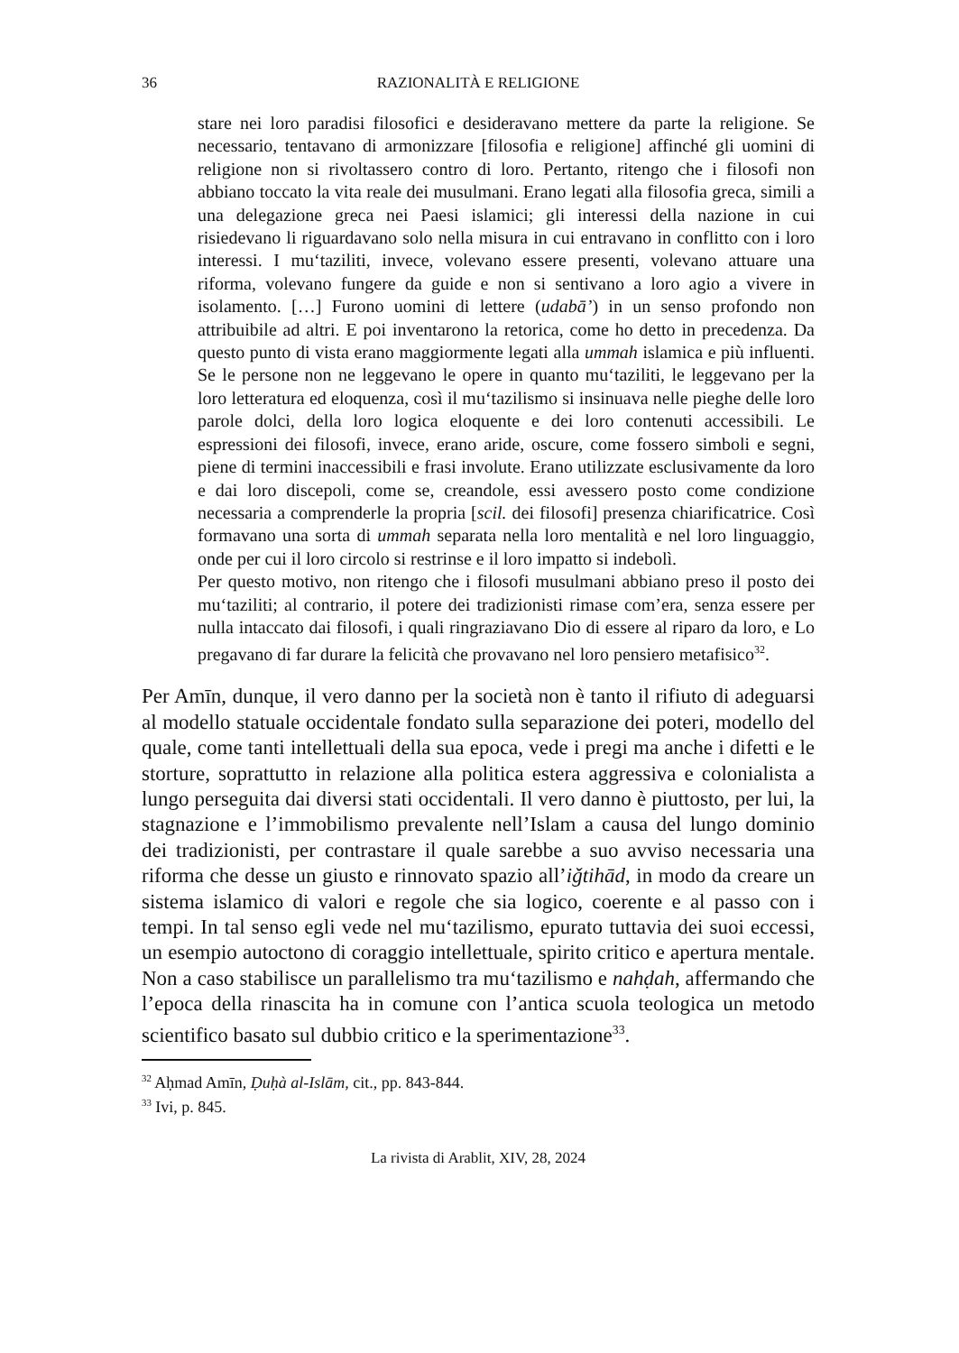36 RAZIONALITÀ E RELIGIONE
stare nei loro paradisi filosofici e desideravano mettere da parte la religione. Se necessario, tentavano di armonizzare [filosofia e religione] affinché gli uomini di religione non si rivoltassero contro di loro. Pertanto, ritengo che i filosofi non abbiano toccato la vita reale dei musulmani. Erano legati alla filosofia greca, simili a una delegazione greca nei Paesi islamici; gli interessi della nazione in cui risiedevano li riguardavano solo nella misura in cui entravano in conflitto con i loro interessi. I mu‘taziliti, invece, volevano essere presenti, volevano attuare una riforma, volevano fungere da guide e non si sentivano a loro agio a vivere in isolamento. […] Furono uomini di lettere (udabā’) in un senso profondo non attribuibile ad altri. E poi inventarono la retorica, come ho detto in precedenza. Da questo punto di vista erano maggiormente legati alla ummah islamica e più influenti. Se le persone non ne leggevano le opere in quanto mu‘taziliti, le leggevano per la loro letteratura ed eloquenza, così il mu‘tazilismo si insinuava nelle pieghe delle loro parole dolci, della loro logica eloquente e dei loro contenuti accessibili. Le espressioni dei filosofi, invece, erano aride, oscure, come fossero simboli e segni, piene di termini inaccessibili e frasi involute. Erano utilizzate esclusivamente da loro e dai loro discepoli, come se, creandole, essi avessero posto come condizione necessaria a comprenderle la propria [scil. dei filosofi] presenza chiarificatrice. Così formavano una sorta di ummah separata nella loro mentalità e nel loro linguaggio, onde per cui il loro circolo si restrinse e il loro impatto si indebolì.
Per questo motivo, non ritengo che i filosofi musulmani abbiano preso il posto dei mu‘taziliti; al contrario, il potere dei tradizionisti rimase com’era, senza essere per nulla intaccato dai filosofi, i quali ringraziavano Dio di essere al riparo da loro, e Lo pregavano di far durare la felicità che provavano nel loro pensiero metafisico<sup>32</sup>.
Per Amīn, dunque, il vero danno per la società non è tanto il rifiuto di adeguarsi al modello statuale occidentale fondato sulla separazione dei poteri, modello del quale, come tanti intellettuali della sua epoca, vede i pregi ma anche i difetti e le storture, soprattutto in relazione alla politica estera aggressiva e colonialista a lungo perseguita dai diversi stati occidentali. Il vero danno è piuttosto, per lui, la stagnazione e l’immobilismo prevalente nell’Islam a causa del lungo dominio dei tradizionisti, per contrastare il quale sarebbe a suo avviso necessaria una riforma che desse un giusto e rinnovato spazio all’iǧtihād, in modo da creare un sistema islamico di valori e regole che sia logico, coerente e al passo con i tempi. In tal senso egli vede nel mu‘tazilismo, epurato tuttavia dei suoi eccessi, un esempio autoctono di coraggio intellettuale, spirito critico e apertura mentale. Non a caso stabilisce un parallelismo tra mu‘tazilismo e nahḍah, affermando che l’epoca della rinascita ha in comune con l’antica scuola teologica un metodo scientifico basato sul dubbio critico e la sperimentazione<sup>33</sup>.
<sup>32</sup> Aḥmad Amīn, Ḍuḥà al-Islām, cit., pp. 843-844.
<sup>33</sup> Ivi, p. 845.
La rivista di Arablit, XIV, 28, 2024